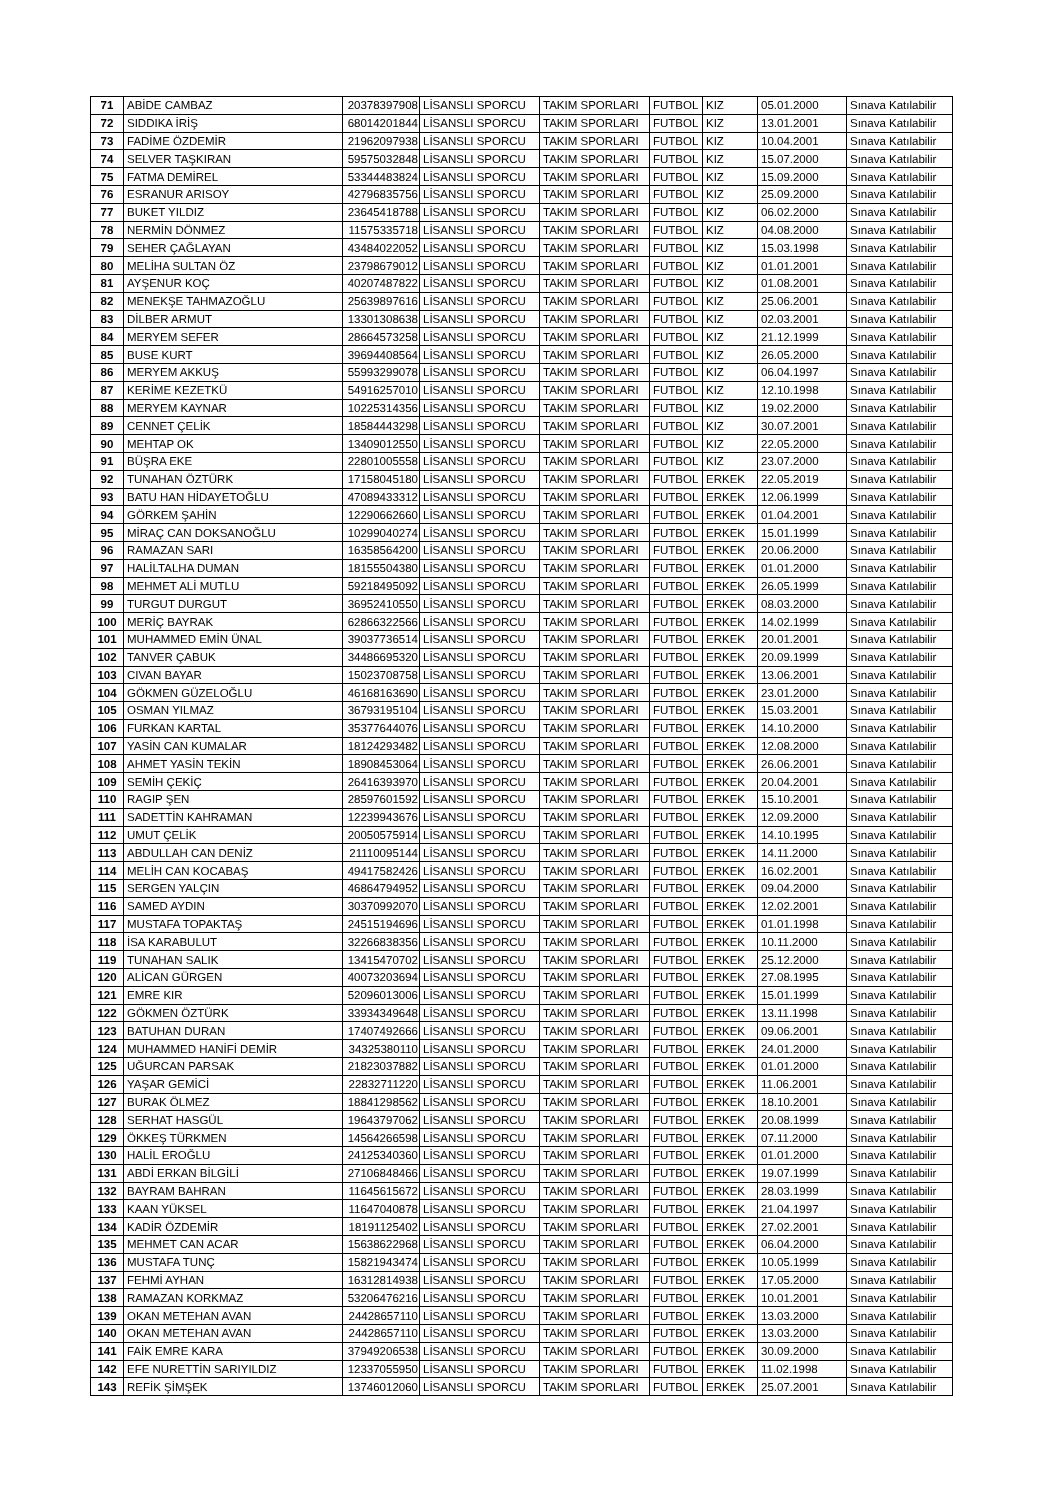| 71 | ABİDE CAMBAZ | 20378397908 | LİSANSLI SPORCU | TAKIM SPORLARI | FUTBOL | KIZ | 05.01.2000 | Sınava Katılabilir |
| 72 | SIDDIKA İRİŞ | 68014201844 | LİSANSLI SPORCU | TAKIM SPORLARI | FUTBOL | KIZ | 13.01.2001 | Sınava Katılabilir |
| 73 | FADİME ÖZDEMİR | 21962097938 | LİSANSLI SPORCU | TAKIM SPORLARI | FUTBOL | KIZ | 10.04.2001 | Sınava Katılabilir |
| 74 | SELVER TAŞKIRAN | 59575032848 | LİSANSLI SPORCU | TAKIM SPORLARI | FUTBOL | KIZ | 15.07.2000 | Sınava Katılabilir |
| 75 | FATMA DEMİREL | 53344483824 | LİSANSLI SPORCU | TAKIM SPORLARI | FUTBOL | KIZ | 15.09.2000 | Sınava Katılabilir |
| 76 | ESRANUR ARISOY | 42796835756 | LİSANSLI SPORCU | TAKIM SPORLARI | FUTBOL | KIZ | 25.09.2000 | Sınava Katılabilir |
| 77 | BUKET YILDIZ | 23645418788 | LİSANSLI SPORCU | TAKIM SPORLARI | FUTBOL | KIZ | 06.02.2000 | Sınava Katılabilir |
| 78 | NERMİN DÖNMEZ | 11575335718 | LİSANSLI SPORCU | TAKIM SPORLARI | FUTBOL | KIZ | 04.08.2000 | Sınava Katılabilir |
| 79 | SEHER ÇAĞLAYAN | 43484022052 | LİSANSLI SPORCU | TAKIM SPORLARI | FUTBOL | KIZ | 15.03.1998 | Sınava Katılabilir |
| 80 | MELİHA SULTAN ÖZ | 23798679012 | LİSANSLI SPORCU | TAKIM SPORLARI | FUTBOL | KIZ | 01.01.2001 | Sınava Katılabilir |
| 81 | AYŞENUR KOÇ | 40207487822 | LİSANSLI SPORCU | TAKIM SPORLARI | FUTBOL | KIZ | 01.08.2001 | Sınava Katılabilir |
| 82 | MENEKŞE TAHMAZOĞLU | 25639897616 | LİSANSLI SPORCU | TAKIM SPORLARI | FUTBOL | KIZ | 25.06.2001 | Sınava Katılabilir |
| 83 | DİLBER ARMUT | 13301308638 | LİSANSLI SPORCU | TAKIM SPORLARI | FUTBOL | KIZ | 02.03.2001 | Sınava Katılabilir |
| 84 | MERYEM SEFER | 28664573258 | LİSANSLI SPORCU | TAKIM SPORLARI | FUTBOL | KIZ | 21.12.1999 | Sınava Katılabilir |
| 85 | BUSE KURT | 39694408564 | LİSANSLI SPORCU | TAKIM SPORLARI | FUTBOL | KIZ | 26.05.2000 | Sınava Katılabilir |
| 86 | MERYEM AKKUŞ | 55993299078 | LİSANSLI SPORCU | TAKIM SPORLARI | FUTBOL | KIZ | 06.04.1997 | Sınava Katılabilir |
| 87 | KERİME KEZETKÜ | 54916257010 | LİSANSLI SPORCU | TAKIM SPORLARI | FUTBOL | KIZ | 12.10.1998 | Sınava Katılabilir |
| 88 | MERYEM KAYNAR | 10225314356 | LİSANSLI SPORCU | TAKIM SPORLARI | FUTBOL | KIZ | 19.02.2000 | Sınava Katılabilir |
| 89 | CENNET ÇELİK | 18584443298 | LİSANSLI SPORCU | TAKIM SPORLARI | FUTBOL | KIZ | 30.07.2001 | Sınava Katılabilir |
| 90 | MEHTAP OK | 13409012550 | LİSANSLI SPORCU | TAKIM SPORLARI | FUTBOL | KIZ | 22.05.2000 | Sınava Katılabilir |
| 91 | BÜŞRA EKE | 22801005558 | LİSANSLI SPORCU | TAKIM SPORLARI | FUTBOL | KIZ | 23.07.2000 | Sınava Katılabilir |
| 92 | TUNAHAN ÖZTÜRK | 17158045180 | LİSANSLI SPORCU | TAKIM SPORLARI | FUTBOL | ERKEK | 22.05.2019 | Sınava Katılabilir |
| 93 | BATU HAN HİDAYETOĞLU | 47089433312 | LİSANSLI SPORCU | TAKIM SPORLARI | FUTBOL | ERKEK | 12.06.1999 | Sınava Katılabilir |
| 94 | GÖRKEM ŞAHİN | 12290662660 | LİSANSLI SPORCU | TAKIM SPORLARI | FUTBOL | ERKEK | 01.04.2001 | Sınava Katılabilir |
| 95 | MİRAÇ CAN DOKSANOĞLU | 10299040274 | LİSANSLI SPORCU | TAKIM SPORLARI | FUTBOL | ERKEK | 15.01.1999 | Sınava Katılabilir |
| 96 | RAMAZAN SARI | 16358564200 | LİSANSLI SPORCU | TAKIM SPORLARI | FUTBOL | ERKEK | 20.06.2000 | Sınava Katılabilir |
| 97 | HALİLTALHA DUMAN | 18155504380 | LİSANSLI SPORCU | TAKIM SPORLARI | FUTBOL | ERKEK | 01.01.2000 | Sınava Katılabilir |
| 98 | MEHMET ALİ MUTLU | 59218495092 | LİSANSLI SPORCU | TAKIM SPORLARI | FUTBOL | ERKEK | 26.05.1999 | Sınava Katılabilir |
| 99 | TURGUT DURGUT | 36952410550 | LİSANSLI SPORCU | TAKIM SPORLARI | FUTBOL | ERKEK | 08.03.2000 | Sınava Katılabilir |
| 100 | MERİÇ BAYRAK | 62866322566 | LİSANSLI SPORCU | TAKIM SPORLARI | FUTBOL | ERKEK | 14.02.1999 | Sınava Katılabilir |
| 101 | MUHAMMED EMİN ÜNAL | 39037736514 | LİSANSLI SPORCU | TAKIM SPORLARI | FUTBOL | ERKEK | 20.01.2001 | Sınava Katılabilir |
| 102 | TANVER ÇABUK | 34486695320 | LİSANSLI SPORCU | TAKIM SPORLARI | FUTBOL | ERKEK | 20.09.1999 | Sınava Katılabilir |
| 103 | CIVAN BAYAR | 15023708758 | LİSANSLI SPORCU | TAKIM SPORLARI | FUTBOL | ERKEK | 13.06.2001 | Sınava Katılabilir |
| 104 | GÖKMEN GÜZELOĞLU | 46168163690 | LİSANSLI SPORCU | TAKIM SPORLARI | FUTBOL | ERKEK | 23.01.2000 | Sınava Katılabilir |
| 105 | OSMAN YILMAZ | 36793195104 | LİSANSLI SPORCU | TAKIM SPORLARI | FUTBOL | ERKEK | 15.03.2001 | Sınava Katılabilir |
| 106 | FURKAN KARTAL | 35377644076 | LİSANSLI SPORCU | TAKIM SPORLARI | FUTBOL | ERKEK | 14.10.2000 | Sınava Katılabilir |
| 107 | YASİN CAN KUMALAR | 18124293482 | LİSANSLI SPORCU | TAKIM SPORLARI | FUTBOL | ERKEK | 12.08.2000 | Sınava Katılabilir |
| 108 | AHMET YASİN TEKİN | 18908453064 | LİSANSLI SPORCU | TAKIM SPORLARI | FUTBOL | ERKEK | 26.06.2001 | Sınava Katılabilir |
| 109 | SEMİH ÇEKİÇ | 26416393970 | LİSANSLI SPORCU | TAKIM SPORLARI | FUTBOL | ERKEK | 20.04.2001 | Sınava Katılabilir |
| 110 | RAGIP ŞEN | 28597601592 | LİSANSLI SPORCU | TAKIM SPORLARI | FUTBOL | ERKEK | 15.10.2001 | Sınava Katılabilir |
| 111 | SADETTİN KAHRAMAN | 12239943676 | LİSANSLI SPORCU | TAKIM SPORLARI | FUTBOL | ERKEK | 12.09.2000 | Sınava Katılabilir |
| 112 | UMUT ÇELİK | 20050575914 | LİSANSLI SPORCU | TAKIM SPORLARI | FUTBOL | ERKEK | 14.10.1995 | Sınava Katılabilir |
| 113 | ABDULLAH CAN DENİZ | 21110095144 | LİSANSLI SPORCU | TAKIM SPORLARI | FUTBOL | ERKEK | 14.11.2000 | Sınava Katılabilir |
| 114 | MELİH CAN KOCABAŞ | 49417582426 | LİSANSLI SPORCU | TAKIM SPORLARI | FUTBOL | ERKEK | 16.02.2001 | Sınava Katılabilir |
| 115 | SERGEN YALÇIN | 46864794952 | LİSANSLI SPORCU | TAKIM SPORLARI | FUTBOL | ERKEK | 09.04.2000 | Sınava Katılabilir |
| 116 | SAMED AYDIN | 30370992070 | LİSANSLI SPORCU | TAKIM SPORLARI | FUTBOL | ERKEK | 12.02.2001 | Sınava Katılabilir |
| 117 | MUSTAFA TOPAKTAŞ | 24515194696 | LİSANSLI SPORCU | TAKIM SPORLARI | FUTBOL | ERKEK | 01.01.1998 | Sınava Katılabilir |
| 118 | İSA KARABULUT | 32266838356 | LİSANSLI SPORCU | TAKIM SPORLARI | FUTBOL | ERKEK | 10.11.2000 | Sınava Katılabilir |
| 119 | TUNAHAN SALIK | 13415470702 | LİSANSLI SPORCU | TAKIM SPORLARI | FUTBOL | ERKEK | 25.12.2000 | Sınava Katılabilir |
| 120 | ALİCAN GÜRGEN | 40073203694 | LİSANSLI SPORCU | TAKIM SPORLARI | FUTBOL | ERKEK | 27.08.1995 | Sınava Katılabilir |
| 121 | EMRE KIR | 52096013006 | LİSANSLI SPORCU | TAKIM SPORLARI | FUTBOL | ERKEK | 15.01.1999 | Sınava Katılabilir |
| 122 | GÖKMEN ÖZTÜRK | 33934349648 | LİSANSLI SPORCU | TAKIM SPORLARI | FUTBOL | ERKEK | 13.11.1998 | Sınava Katılabilir |
| 123 | BATUHAN DURAN | 17407492666 | LİSANSLI SPORCU | TAKIM SPORLARI | FUTBOL | ERKEK | 09.06.2001 | Sınava Katılabilir |
| 124 | MUHAMMED HANİFİ DEMİR | 34325380110 | LİSANSLI SPORCU | TAKIM SPORLARI | FUTBOL | ERKEK | 24.01.2000 | Sınava Katılabilir |
| 125 | UĞURCAN PARSAK | 21823037882 | LİSANSLI SPORCU | TAKIM SPORLARI | FUTBOL | ERKEK | 01.01.2000 | Sınava Katılabilir |
| 126 | YAŞAR GEMİCİ | 22832711220 | LİSANSLI SPORCU | TAKIM SPORLARI | FUTBOL | ERKEK | 11.06.2001 | Sınava Katılabilir |
| 127 | BURAK ÖLMEZ | 18841298562 | LİSANSLI SPORCU | TAKIM SPORLARI | FUTBOL | ERKEK | 18.10.2001 | Sınava Katılabilir |
| 128 | SERHAT HASGÜL | 19643797062 | LİSANSLI SPORCU | TAKIM SPORLARI | FUTBOL | ERKEK | 20.08.1999 | Sınava Katılabilir |
| 129 | ÖKKEŞ TÜRKMEN | 14564266598 | LİSANSLI SPORCU | TAKIM SPORLARI | FUTBOL | ERKEK | 07.11.2000 | Sınava Katılabilir |
| 130 | HALİL EROĞLU | 24125340360 | LİSANSLI SPORCU | TAKIM SPORLARI | FUTBOL | ERKEK | 01.01.2000 | Sınava Katılabilir |
| 131 | ABDİ ERKAN BİLGİLİ | 27106848466 | LİSANSLI SPORCU | TAKIM SPORLARI | FUTBOL | ERKEK | 19.07.1999 | Sınava Katılabilir |
| 132 | BAYRAM BAHRAN | 11645615672 | LİSANSLI SPORCU | TAKIM SPORLARI | FUTBOL | ERKEK | 28.03.1999 | Sınava Katılabilir |
| 133 | KAAN YÜKSEL | 11647040878 | LİSANSLI SPORCU | TAKIM SPORLARI | FUTBOL | ERKEK | 21.04.1997 | Sınava Katılabilir |
| 134 | KADİR ÖZDEMİR | 18191125402 | LİSANSLI SPORCU | TAKIM SPORLARI | FUTBOL | ERKEK | 27.02.2001 | Sınava Katılabilir |
| 135 | MEHMET CAN ACAR | 15638622968 | LİSANSLI SPORCU | TAKIM SPORLARI | FUTBOL | ERKEK | 06.04.2000 | Sınava Katılabilir |
| 136 | MUSTAFA TUNÇ | 15821943474 | LİSANSLI SPORCU | TAKIM SPORLARI | FUTBOL | ERKEK | 10.05.1999 | Sınava Katılabilir |
| 137 | FEHMİ AYHAN | 16312814938 | LİSANSLI SPORCU | TAKIM SPORLARI | FUTBOL | ERKEK | 17.05.2000 | Sınava Katılabilir |
| 138 | RAMAZAN KORKMAZ | 53206476216 | LİSANSLI SPORCU | TAKIM SPORLARI | FUTBOL | ERKEK | 10.01.2001 | Sınava Katılabilir |
| 139 | OKAN METEHAN AVAN | 24428657110 | LİSANSLI SPORCU | TAKIM SPORLARI | FUTBOL | ERKEK | 13.03.2000 | Sınava Katılabilir |
| 140 | OKAN METEHAN AVAN | 24428657110 | LİSANSLI SPORCU | TAKIM SPORLARI | FUTBOL | ERKEK | 13.03.2000 | Sınava Katılabilir |
| 141 | FAİK EMRE KARA | 37949206538 | LİSANSLI SPORCU | TAKIM SPORLARI | FUTBOL | ERKEK | 30.09.2000 | Sınava Katılabilir |
| 142 | EFE NURETTİN SARIYILDIZ | 12337055950 | LİSANSLI SPORCU | TAKIM SPORLARI | FUTBOL | ERKEK | 11.02.1998 | Sınava Katılabilir |
| 143 | REFİK ŞİMŞEK | 13746012060 | LİSANSLI SPORCU | TAKIM SPORLARI | FUTBOL | ERKEK | 25.07.2001 | Sınava Katılabilir |